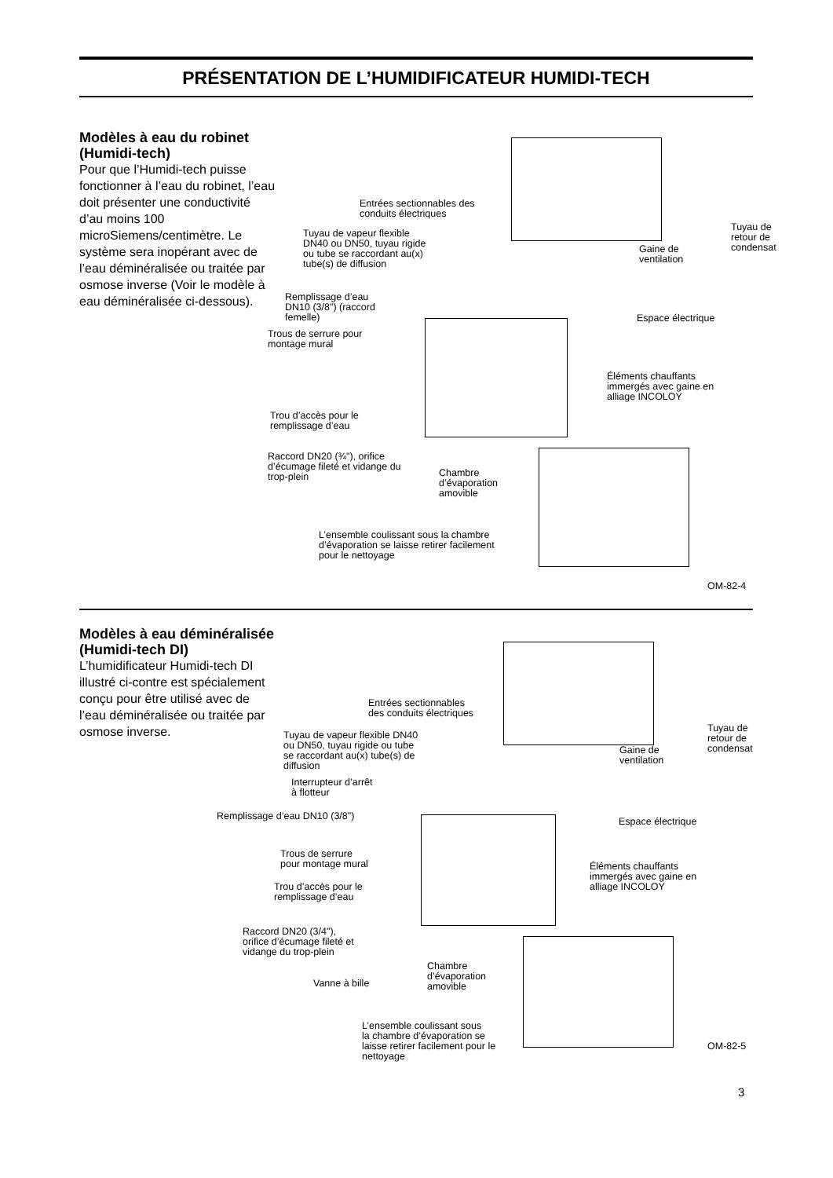PRÉSENTATION DE L’HUMIDIFICATEUR HUMIDI-TECH
Modèles à eau du robinet (Humidi-tech)
Pour que l’Humidi-tech puisse fonctionner à l’eau du robinet, l’eau doit présenter une conductivité d’au moins 100 microSiemens/centimètre. Le système sera inopérant avec de l’eau déminéralisée ou traitée par osmose inverse (Voir le modèle à eau déminéralisée ci-dessous).
Entrées sectionnables des
conduits électriques
Tuyau de vapeur flexible
DN40 ou DN50, tuyau rigide
ou tube se raccordant au(x)
tube(s) de diffusion
Gaine de
ventilation
Tuyau de
retour de
condensat
Remplissage d’eau
DN10 (3/8") (raccord
femelle)
Espace électrique
Trous de serrure pour
montage mural
Éléments chauffants
immergés avec gaine en
alliage INCOLOY
Trou d’accès pour le
remplissage d’eau
Raccord DN20 (¾"), orifice
d’écumage fileté et vidange du
trop-plein
Chambre
d’évaporation
amovible
L’ensemble coulissant sous la chambre
d’évaporation se laisse retirer facilement
pour le nettoyage
OM-82-4
Modèles à eau déminéralisée (Humidi-tech DI)
L’humidificateur Humidi-tech DI illustré ci-contre est spécialement conçu pour être utilisé avec de l’eau déminéralisée ou traitée par osmose inverse.
Entrées sectionnables
des conduits électriques
Tuyau de vapeur flexible DN40
ou DN50, tuyau rigide ou tube
se raccordant au(x) tube(s) de
diffusion
Gaine de
ventilation
Tuyau de
retour de
condensat
Interrupteur d’arrêt
à flotteur
Remplissage d’eau DN10 (3/8") Espace électrique
Trous de serrure
pour montage mural
Éléments chauffants
immergés avec gaine en
alliage INCOLOY
Trou d’accès pour le
remplissage d’eau
Raccord DN20 (3/4"),
orifice d’écumage fileté et
vidange du trop-plein
Chambre
d’évaporation
amovible
Vanne à bille
L’ensemble coulissant sous
la chambre d’évaporation se
laisse retirer facilement pour le
nettoyage
OM-82-5
3